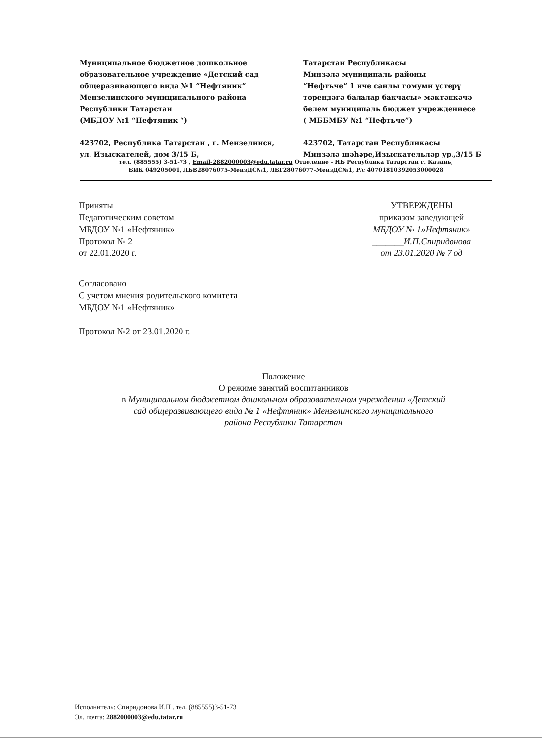Муниципальное бюджетное дошкольное
образовательное учреждение «Детский сад
общеразивающего вида №1 “Нефтяник”
Мензелинского муниципального района
Республики Татарстан
(МБДОУ №1 “Нефтяник “)
423702, Республика Татарстан , г. Мензелинск,
ул. Изыскателей, дом 3/15 Б,
Татарстан Республикасы
Минзәлә муниципаль районы
“Нефтьче” 1 нче санлы гомуми үстерү
төрендәгә балалар бакчасы» мәктәпкәчә
белем муниципаль бюджет учреждениесе
( МББМБУ №1 “Нефтьче”)
423702, Татарстан Республикасы
Минзәлә шәһәре,Изыскательләр ур.,3/15 Б
тел. (885555) 3-51-73 , Email-2882000003@edu.tatar.ru Отделение - НБ Республика Татарстан г. Казань,
БИК 049205001, ЛБВ28076075-МензДС№1, ЛБГ28076077-МензДС№1, Р/с 40701810392053000028
Приняты
Педагогическим советом
МБДОУ №1 «Нефтяник»
Протокол № 2
от 22.01.2020 г.
УТВЕРЖДЕНЫ
приказом заведующей
МБДОУ № 1»Нефтяник»
_______И.П.Спиридонова
от 23.01.2020 № 7 од
Согласовано
С учетом мнения родительского комитета
МБДОУ №1 «Нефтяник»
Протокол №2 от 23.01.2020 г.
Положение
О режиме занятий воспитанников
в Муниципальном бюджетном дошкольном образовательном учреждении «Детский сад общеразвивающего вида № 1 «Нефтяник» Мензелинского муниципального района Республики Татарстан
Исполнитель: Спиридонова И.П . тел. (885555)3-51-73
Эл. почта: 2882000003@edu.tatar.ru